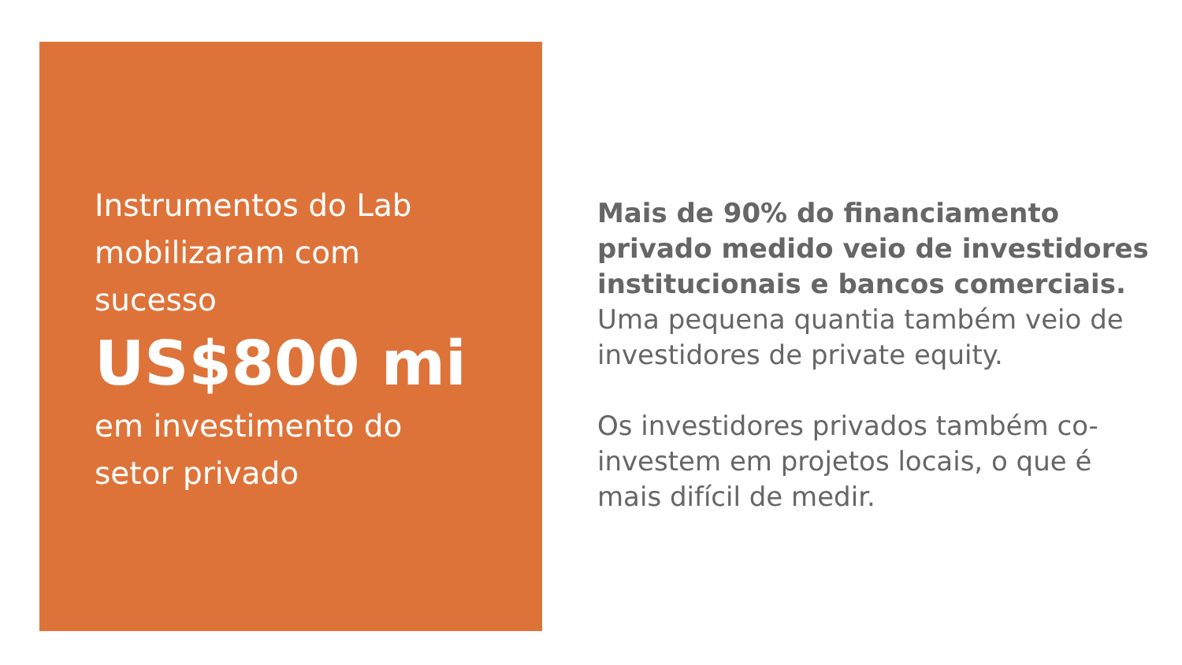Instrumentos do Lab mobilizaram com sucesso
US$800 mi
em investimento do setor privado
Mais de 90% do financiamento privado medido veio de investidores institucionais e bancos comerciais. Uma pequena quantia também veio de investidores de private equity.
Os investidores privados também co-investem em projetos locais, o que é mais difícil de medir.